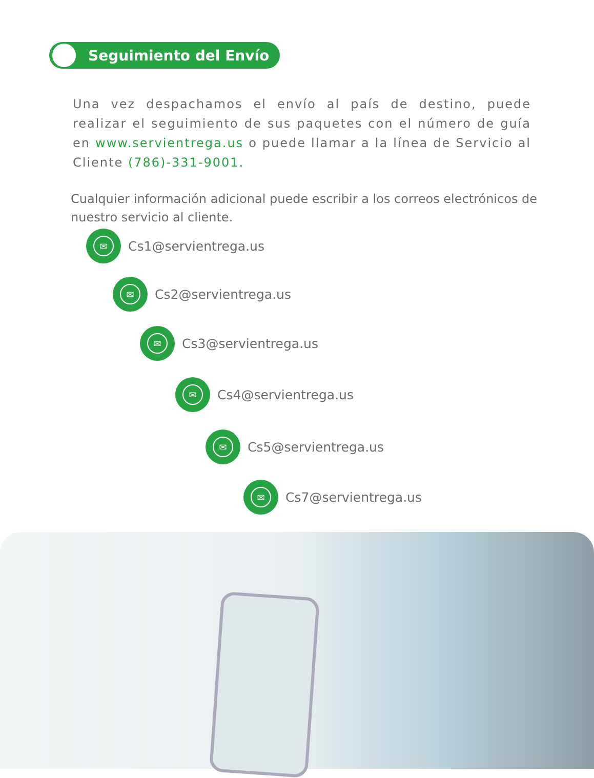Seguimiento del Envío
Una vez despachamos el envío al país de destino, puede realizar el seguimiento de sus paquetes con el número de guía en www.servientrega.us o puede llamar a la línea de Servicio al Cliente (786)-331-9001.
Cualquier información adicional puede escribir a los correos electrónicos de nuestro servicio al cliente.
✉
Cs1@servientrega.us
✉
Cs2@servientrega.us
✉
Cs3@servientrega.us
✉
Cs4@servientrega.us
✉
Cs5@servientrega.us
✉
Cs7@servientrega.us